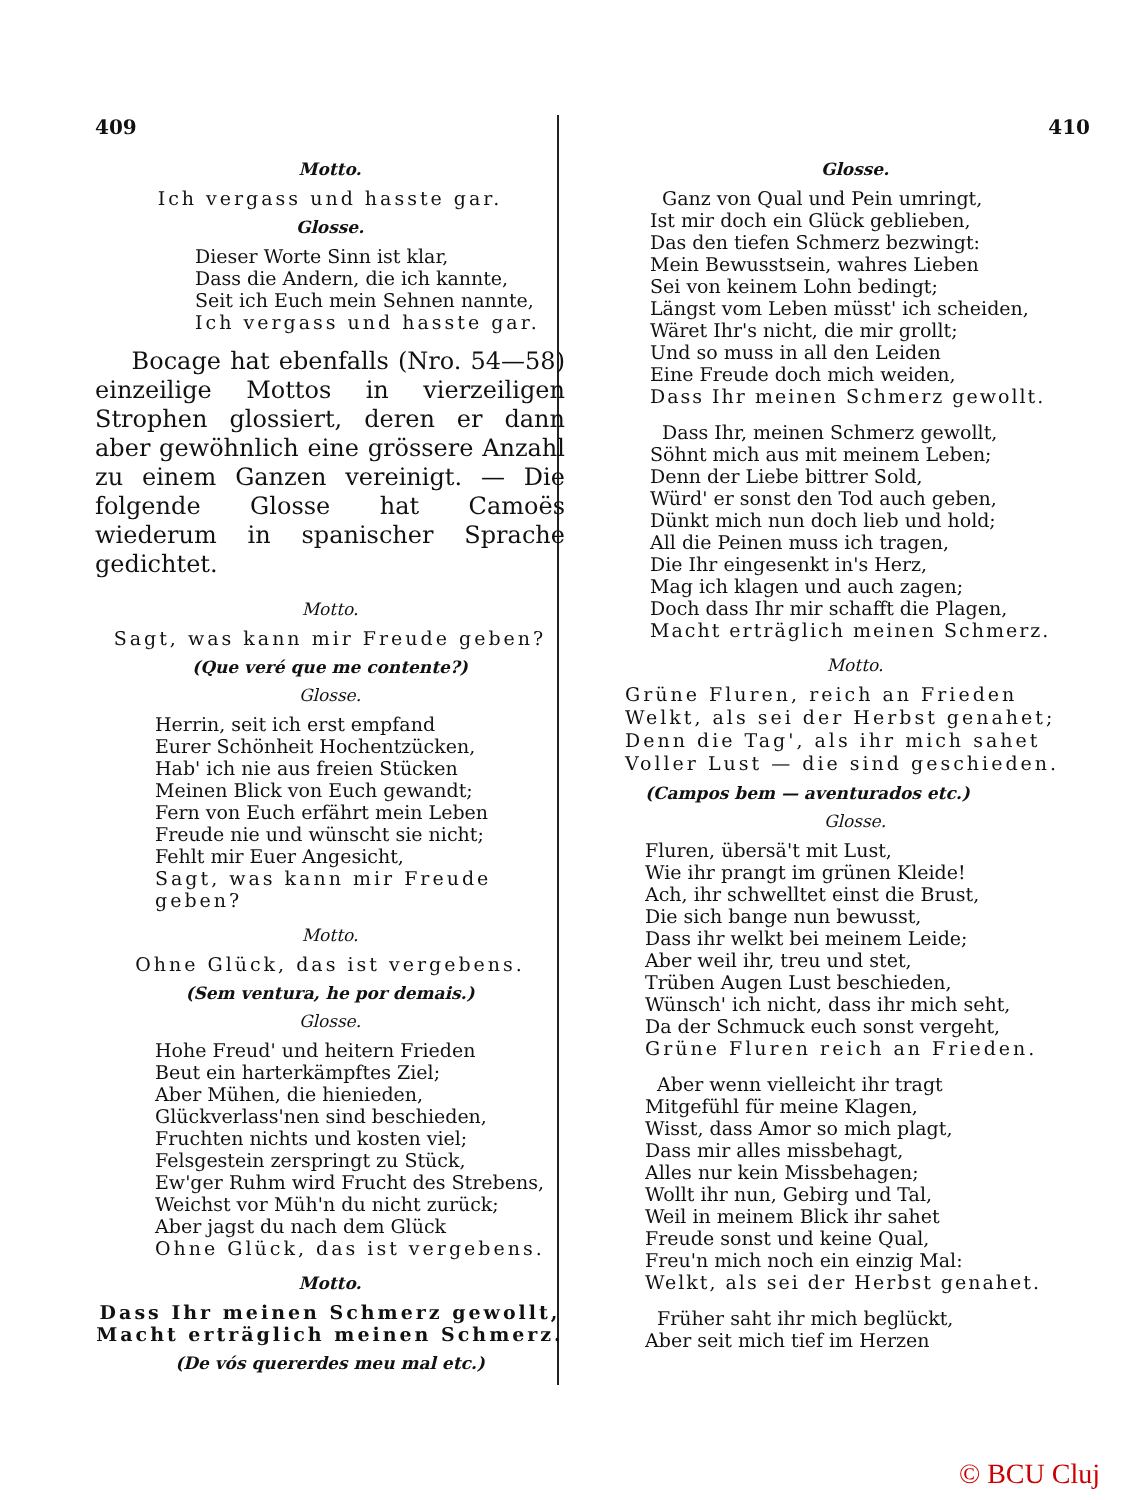409
Motto.
Ich vergass und hasste gar.
Glosse.
Dieser Worte Sinn ist klar,
Dass die Andern, die ich kannte,
Seit ich Euch mein Sehnen nannte,
Ich vergass und hasste gar.
Bocage hat ebenfalls (Nro. 54—58) einzeilige Mottos in vierzeiligen Strophen glossiert, deren er dann aber gewöhnlich eine grössere Anzahl zu einem Ganzen vereinigt. — Die folgende Glosse hat Camoës wiederum in spanischer Sprache gedichtet.
Motto.
Sagt, was kann mir Freude geben?
(Que veré que me contente?)
Glosse.
Herrin, seit ich erst empfand
Eurer Schönheit Hochentzücken,
Hab' ich nie aus freien Stücken
Meinen Blick von Euch gewandt;
Fern von Euch erfährt mein Leben
Freude nie und wünscht sie nicht;
Fehlt mir Euer Angesicht,
Sagt, was kann mir Freude geben?
Motto.
Ohne Glück, das ist vergebens.
(Sem ventura, he por demais.)
Glosse.
Hohe Freud' und heitern Frieden
Beut ein harterkämpftes Ziel;
Aber Mühen, die hienieden,
Glückverlass'nen sind beschieden,
Fruchten nichts und kosten viel;
Felsgestein zerspringt zu Stück,
Ew'ger Ruhm wird Frucht des Strebens,
Weichst vor Müh'n du nicht zurück;
Aber jagst du nach dem Glück
Ohne Glück, das ist vergebens.
Motto.
Dass Ihr meinen Schmerz gewollt,
Macht erträglich meinen Schmerz.
(De vós quererdes meu mal etc.)
410
Glosse.
Ganz von Qual und Pein umringt,
Ist mir doch ein Glück geblieben,
Das den tiefen Schmerz bezwingt:
Mein Bewusstsein, wahres Lieben
Sei von keinem Lohn bedingt;
Längst vom Leben müsst' ich scheiden,
Wäret Ihr's nicht, die mir grollt;
Und so muss in all den Leiden
Eine Freude doch mich weiden,
Dass Ihr meinen Schmerz gewollt.
Dass Ihr, meinen Schmerz gewollt,
Söhnt mich aus mit meinem Leben;
Denn der Liebe bittrer Sold,
Würd' er sonst den Tod auch geben,
Dünkt mich nun doch lieb und hold;
All die Peinen muss ich tragen,
Die Ihr eingesenkt in's Herz,
Mag ich klagen und auch zagen;
Doch dass Ihr mir schafft die Plagen,
Macht erträglich meinen Schmerz.
Motto.
Grüne Fluren, reich an Frieden
Welkt, als sei der Herbst genahet;
Denn die Tag', als ihr mich sahet
Voller Lust — die sind geschieden.
(Campos bem — aventurados etc.)
Glosse.
Fluren, übersä't mit Lust,
Wie ihr prangt im grünen Kleide!
Ach, ihr schwelltet einst die Brust,
Die sich bange nun bewusst,
Dass ihr welkt bei meinem Leide;
Aber weil ihr, treu und stet,
Trüben Augen Lust beschieden,
Wünsch' ich nicht, dass ihr mich seht,
Da der Schmuck euch sonst vergeht,
Grüne Fluren reich an Frieden.
Aber wenn vielleicht ihr tragt
Mitgefühl für meine Klagen,
Wisst, dass Amor so mich plagt,
Dass mir alles missbehagt,
Alles nur kein Missbehagen;
Wollt ihr nun, Gebirg und Tal,
Weil in meinem Blick ihr sahet
Freude sonst und keine Qual,
Freu'n mich noch ein einzig Mal:
Welkt, als sei der Herbst genahet.
Früher saht ihr mich beglückt,
Aber seit mich tief im Herzen
© BCU Cluj